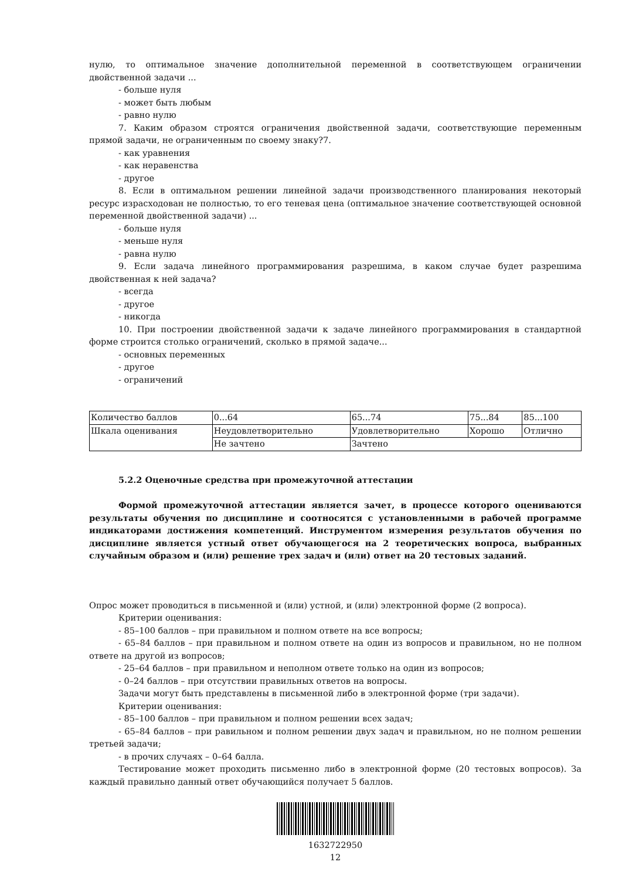нулю, то оптимальное значение дополнительной переменной в соответствующем ограничении двойственной задачи ...
- больше нуля
- может быть любым
- равно нулю
7. Каким образом строятся ограничения двойственной задачи, соответствующие переменным прямой задачи, не ограниченным по своему знаку?7.
- как уравнения
- как неравенства
- другое
8. Если в оптимальном решении линейной задачи производственного планирования некоторый ресурс израсходован не полностью, то его теневая цена (оптимальное значение соответствующей основной переменной двойственной задачи) ...
- больше нуля
- меньше нуля
- равна нулю
9. Если задача линейного программирования разрешима, в каком случае будет разрешима двойственная к ней задача?
- всегда
- другое
- никогда
10. При построении двойственной задачи к задаче линейного программирования в стандартной форме строится столько ограничений, сколько в прямой задаче...
- основных переменных
- другое
- ограничений
| Количество баллов | 0...64 | 65...74 | 75...84 | 85...100 |
| Шкала оценивания | Неудовлетворительно | Удовлетворительно | Хорошо | Отлично |
| | Не зачтено | Зачтено | | |
5.2.2 Оценочные средства при промежуточной аттестации
Формой промежуточной аттестации является зачет, в процессе которого оцениваются результаты обучения по дисциплине и соотносятся с установленными в рабочей программе индикаторами достижения компетенций. Инструментом измерения результатов обучения по дисциплине является устный ответ обучающегося на 2 теоретических вопроса, выбранных случайным образом и (или) решение трех задач и (или) ответ на 20 тестовых заданий.
Опрос может проводиться в письменной и (или) устной, и (или) электронной форме (2 вопроса).
Критерии оценивания:
- 85–100 баллов – при правильном и полном ответе на все вопросы;
- 65–84 баллов – при правильном и полном ответе на один из вопросов и правильном, но не полном ответе на другой из вопросов;
- 25–64 баллов – при правильном и неполном ответе только на один из вопросов;
- 0–24 баллов – при отсутствии правильных ответов на вопросы.
Задачи могут быть представлены в письменной либо в электронной форме (три задачи).
Критерии оценивания:
- 85–100 баллов – при правильном и полном решении всех задач;
- 65–84 баллов – при равильном и полном решении двух задач и правильном, но не полном решении третьей задачи;
- в прочих случаях – 0–64 балла.
Тестирование может проходить письменно либо в электронной форме (20 тестовых вопросов). За каждый правильно данный ответ обучающийся получает 5 баллов.
1632722950
12